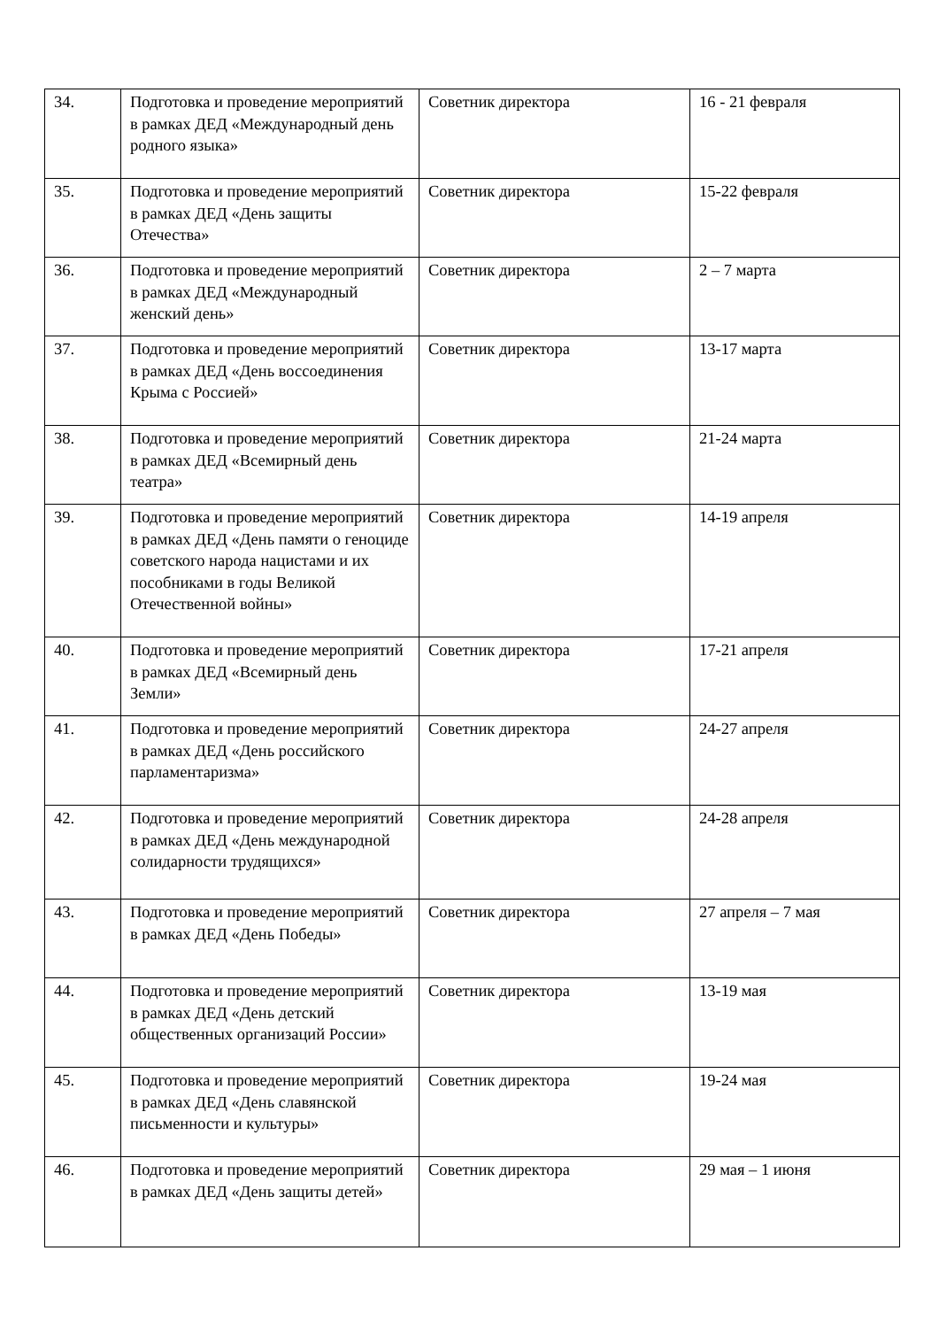| 34. | Подготовка и проведение мероприятий в рамках ДЕД «Международный день родного языка» | Советник директора | 16 - 21 февраля |
| 35. | Подготовка и проведение мероприятий в рамках ДЕД «День защиты Отечества» | Советник директора | 15-22 февраля |
| 36. | Подготовка и проведение мероприятий в рамках ДЕД «Международный женский день» | Советник директора | 2 – 7 марта |
| 37. | Подготовка и проведение мероприятий в рамках ДЕД «День воссоединения Крыма с Россией» | Советник директора | 13-17 марта |
| 38. | Подготовка и проведение мероприятий в рамках ДЕД «Всемирный день театра» | Советник директора | 21-24 марта |
| 39. | Подготовка и проведение мероприятий в рамках ДЕД «День памяти о геноциде советского народа нацистами и их пособниками в годы Великой Отечественной войны» | Советник директора | 14-19 апреля |
| 40. | Подготовка и проведение мероприятий в рамках ДЕД «Всемирный день Земли» | Советник директора | 17-21 апреля |
| 41. | Подготовка и проведение мероприятий в рамках ДЕД «День российского парламентаризма» | Советник директора | 24-27 апреля |
| 42. | Подготовка и проведение мероприятий в рамках ДЕД «День международной солидарности трудящихся» | Советник директора | 24-28 апреля |
| 43. | Подготовка и проведение мероприятий в рамках ДЕД «День Победы» | Советник директора | 27 апреля – 7 мая |
| 44. | Подготовка и проведение мероприятий в рамках ДЕД «День детский общественных организаций России» | Советник директора | 13-19 мая |
| 45. | Подготовка и проведение мероприятий в рамках ДЕД «День славянской письменности и культуры» | Советник директора | 19-24 мая |
| 46. | Подготовка и проведение мероприятий в рамках ДЕД «День защиты детей» | Советник директора | 29 мая – 1 июня |